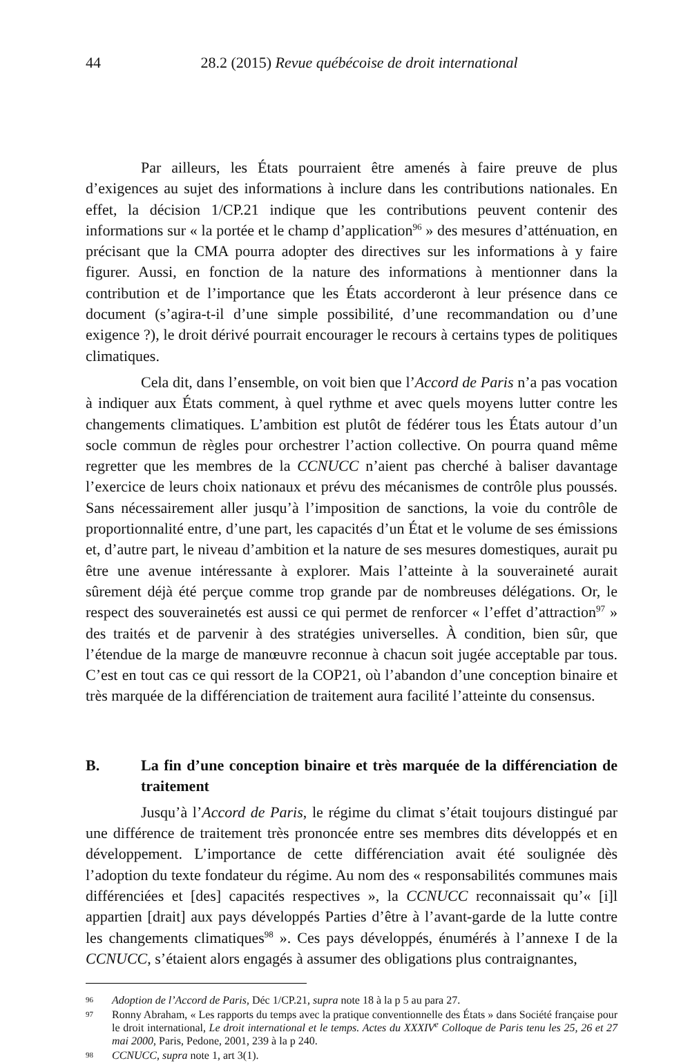44
28.2 (2015) Revue québécoise de droit international
Par ailleurs, les États pourraient être amenés à faire preuve de plus d’exigences au sujet des informations à inclure dans les contributions nationales. En effet, la décision 1/CP.21 indique que les contributions peuvent contenir des informations sur « la portée et le champ d’application<sup>96</sup> » des mesures d’atténuation, en précisant que la CMA pourra adopter des directives sur les informations à y faire figurer. Aussi, en fonction de la nature des informations à mentionner dans la contribution et de l’importance que les États accorderont à leur présence dans ce document (s’agira-t-il d’une simple possibilité, d’une recommandation ou d’une exigence ?), le droit dérivé pourrait encourager le recours à certains types de politiques climatiques.
Cela dit, dans l’ensemble, on voit bien que l’Accord de Paris n’a pas vocation à indiquer aux États comment, à quel rythme et avec quels moyens lutter contre les changements climatiques. L’ambition est plutôt de fédérer tous les États autour d’un socle commun de règles pour orchestrer l’action collective. On pourra quand même regretter que les membres de la CCNUCC n’aient pas cherché à baliser davantage l’exercice de leurs choix nationaux et prévu des mécanismes de contrôle plus poussés. Sans nécessairement aller jusqu’à l’imposition de sanctions, la voie du contrôle de proportionnalité entre, d’une part, les capacités d’un État et le volume de ses émissions et, d’autre part, le niveau d’ambition et la nature de ses mesures domestiques, aurait pu être une avenue intéressante à explorer. Mais l’atteinte à la souveraineté aurait sûrement déjà été perçue comme trop grande par de nombreuses délégations. Or, le respect des souverainetés est aussi ce qui permet de renforcer « l’effet d’attraction<sup>97</sup> » des traités et de parvenir à des stratégies universelles. À condition, bien sûr, que l’étendue de la marge de manœuvre reconnue à chacun soit jugée acceptable par tous. C’est en tout cas ce qui ressort de la COP21, où l’abandon d’une conception binaire et très marquée de la différenciation de traitement aura facilité l’atteinte du consensus.
B. La fin d’une conception binaire et très marquée de la différenciation de traitement
Jusqu’à l’Accord de Paris, le régime du climat s’était toujours distingué par une différence de traitement très prononcée entre ses membres dits développés et en développement. L’importance de cette différenciation avait été soulignée dès l’adoption du texte fondateur du régime. Au nom des « responsabilités communes mais différenciées et [des] capacités respectives », la CCNUCC reconnaissait qu’« [i]l appartien [drait] aux pays développés Parties d’être à l’avant-garde de la lutte contre les changements climatiques<sup>98</sup> ». Ces pays développés, énumérés à l’annexe I de la CCNUCC, s’étaient alors engagés à assumer des obligations plus contraignantes,
96 Adoption de l’Accord de Paris, Déc 1/CP.21, supra note 18 à la p 5 au para 27.
97 Ronny Abraham, « Les rapports du temps avec la pratique conventionnelle des États » dans Société française pour le droit international, Le droit international et le temps. Actes du XXXIV<sup>e</sup> Colloque de Paris tenu les 25, 26 et 27 mai 2000, Paris, Pedone, 2001, 239 à la p 240.
98 CCNUCC, supra note 1, art 3(1).